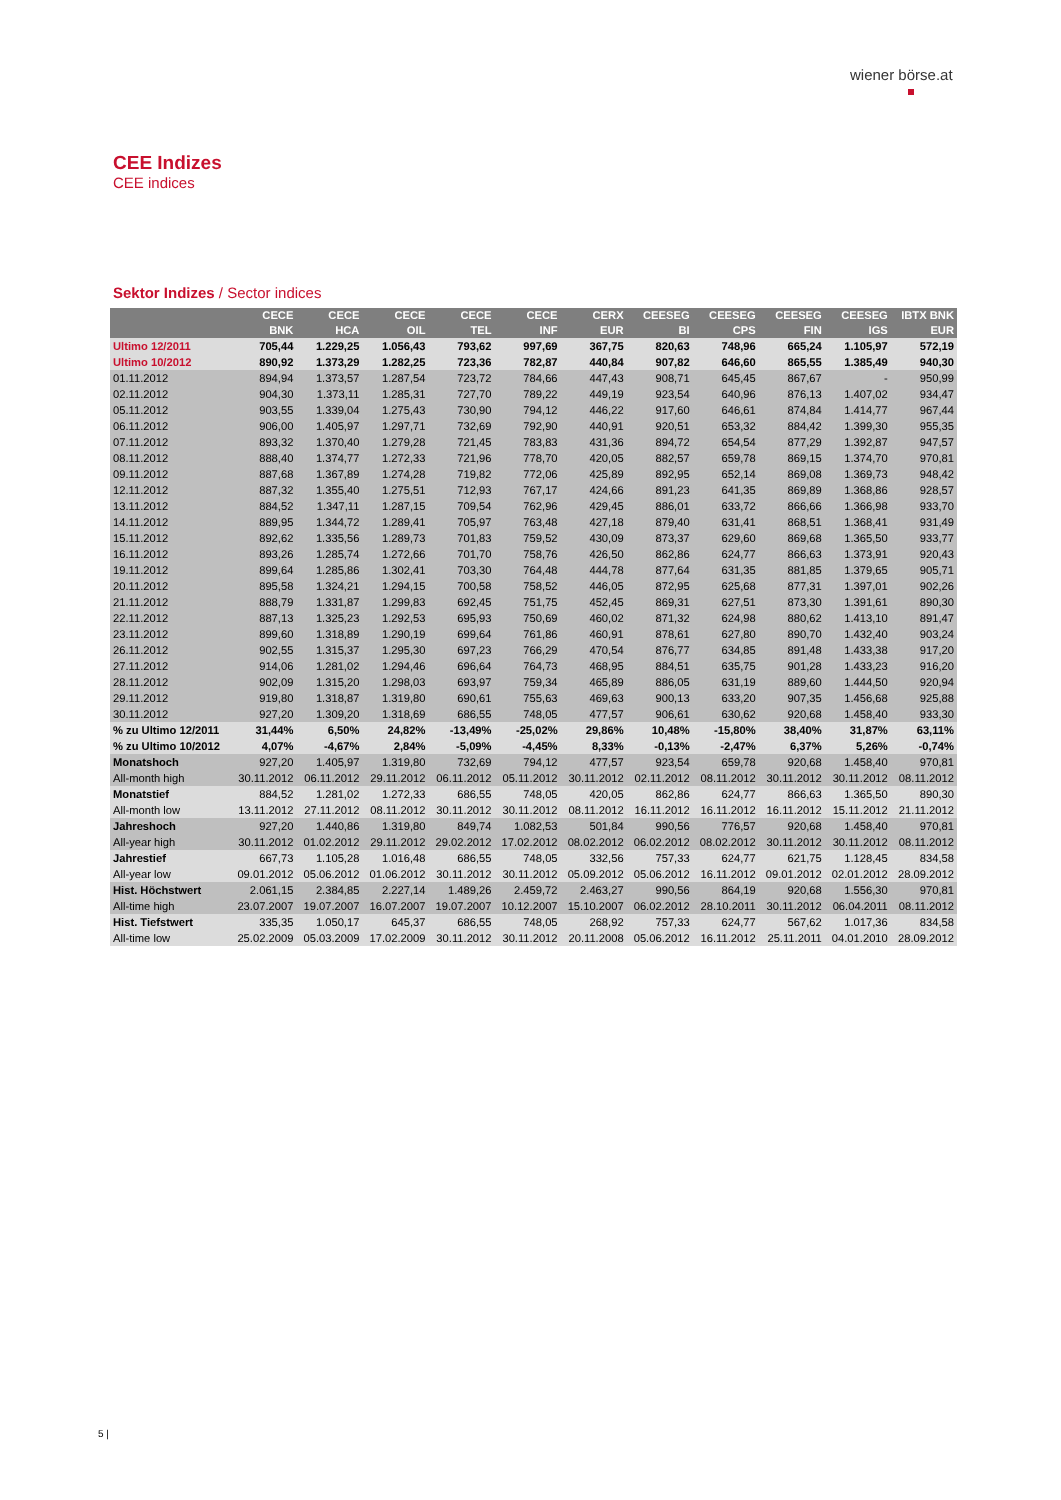wiener börse.at
CEE Indizes
CEE indices
Sektor Indizes / Sector indices
| | CECE BNK | CECE HCA | CECE OIL | CECE TEL | CECE INF | CERX EUR | CEESEG BI | CEESEG CPS | CEESEG FIN | CEESEG IGS | IBTX BNK EUR |
| --- | --- | --- | --- | --- | --- | --- | --- | --- | --- | --- | --- |
| Ultimo 12/2011 | 705,44 | 1.229,25 | 1.056,43 | 793,62 | 997,69 | 367,75 | 820,63 | 748,96 | 665,24 | 1.105,97 | 572,19 |
| Ultimo 10/2012 | 890,92 | 1.373,29 | 1.282,25 | 723,36 | 782,87 | 440,84 | 907,82 | 646,60 | 865,55 | 1.385,49 | 940,30 |
| 01.11.2012 | 894,94 | 1.373,57 | 1.287,54 | 723,72 | 784,66 | 447,43 | 908,71 | 645,45 | 867,67 | - | 950,99 |
| 02.11.2012 | 904,30 | 1.373,11 | 1.285,31 | 727,70 | 789,22 | 449,19 | 923,54 | 640,96 | 876,13 | 1.407,02 | 934,47 |
| 05.11.2012 | 903,55 | 1.339,04 | 1.275,43 | 730,90 | 794,12 | 446,22 | 917,60 | 646,61 | 874,84 | 1.414,77 | 967,44 |
| 06.11.2012 | 906,00 | 1.405,97 | 1.297,71 | 732,69 | 792,90 | 440,91 | 920,51 | 653,32 | 884,42 | 1.399,30 | 955,35 |
| 07.11.2012 | 893,32 | 1.370,40 | 1.279,28 | 721,45 | 783,83 | 431,36 | 894,72 | 654,54 | 877,29 | 1.392,87 | 947,57 |
| 08.11.2012 | 888,40 | 1.374,77 | 1.272,33 | 721,96 | 778,70 | 420,05 | 882,57 | 659,78 | 869,15 | 1.374,70 | 970,81 |
| 09.11.2012 | 887,68 | 1.367,89 | 1.274,28 | 719,82 | 772,06 | 425,89 | 892,95 | 652,14 | 869,08 | 1.369,73 | 948,42 |
| 12.11.2012 | 887,32 | 1.355,40 | 1.275,51 | 712,93 | 767,17 | 424,66 | 891,23 | 641,35 | 869,89 | 1.368,86 | 928,57 |
| 13.11.2012 | 884,52 | 1.347,11 | 1.287,15 | 709,54 | 762,96 | 429,45 | 886,01 | 633,72 | 866,66 | 1.366,98 | 933,70 |
| 14.11.2012 | 889,95 | 1.344,72 | 1.289,41 | 705,97 | 763,48 | 427,18 | 879,40 | 631,41 | 868,51 | 1.368,41 | 931,49 |
| 15.11.2012 | 892,62 | 1.335,56 | 1.289,73 | 701,83 | 759,52 | 430,09 | 873,37 | 629,60 | 869,68 | 1.365,50 | 933,77 |
| 16.11.2012 | 893,26 | 1.285,74 | 1.272,66 | 701,70 | 758,76 | 426,50 | 862,86 | 624,77 | 866,63 | 1.373,91 | 920,43 |
| 19.11.2012 | 899,64 | 1.285,86 | 1.302,41 | 703,30 | 764,48 | 444,78 | 877,64 | 631,35 | 881,85 | 1.379,65 | 905,71 |
| 20.11.2012 | 895,58 | 1.324,21 | 1.294,15 | 700,58 | 758,52 | 446,05 | 872,95 | 625,68 | 877,31 | 1.397,01 | 902,26 |
| 21.11.2012 | 888,79 | 1.331,87 | 1.299,83 | 692,45 | 751,75 | 452,45 | 869,31 | 627,51 | 873,30 | 1.391,61 | 890,30 |
| 22.11.2012 | 887,13 | 1.325,23 | 1.292,53 | 695,93 | 750,69 | 460,02 | 871,32 | 624,98 | 880,62 | 1.413,10 | 891,47 |
| 23.11.2012 | 899,60 | 1.318,89 | 1.290,19 | 699,64 | 761,86 | 460,91 | 878,61 | 627,80 | 890,70 | 1.432,40 | 903,24 |
| 26.11.2012 | 902,55 | 1.315,37 | 1.295,30 | 697,23 | 766,29 | 470,54 | 876,77 | 634,85 | 891,48 | 1.433,38 | 917,20 |
| 27.11.2012 | 914,06 | 1.281,02 | 1.294,46 | 696,64 | 764,73 | 468,95 | 884,51 | 635,75 | 901,28 | 1.433,23 | 916,20 |
| 28.11.2012 | 902,09 | 1.315,20 | 1.298,03 | 693,97 | 759,34 | 465,89 | 886,05 | 631,19 | 889,60 | 1.444,50 | 920,94 |
| 29.11.2012 | 919,80 | 1.318,87 | 1.319,80 | 690,61 | 755,63 | 469,63 | 900,13 | 633,20 | 907,35 | 1.456,68 | 925,88 |
| 30.11.2012 | 927,20 | 1.309,20 | 1.318,69 | 686,55 | 748,05 | 477,57 | 906,61 | 630,62 | 920,68 | 1.458,40 | 933,30 |
| % zu Ultimo 12/2011 | 31,44% | 6,50% | 24,82% | -13,49% | -25,02% | 29,86% | 10,48% | -15,80% | 38,40% | 31,87% | 63,11% |
| % zu Ultimo 10/2012 | 4,07% | -4,67% | 2,84% | -5,09% | -4,45% | 8,33% | -0,13% | -2,47% | 6,37% | 5,26% | -0,74% |
| Monatshoch | 927,20 | 1.405,97 | 1.319,80 | 732,69 | 794,12 | 477,57 | 923,54 | 659,78 | 920,68 | 1.458,40 | 970,81 |
| All-month high | 30.11.2012 | 06.11.2012 | 29.11.2012 | 06.11.2012 | 05.11.2012 | 30.11.2012 | 02.11.2012 | 08.11.2012 | 30.11.2012 | 30.11.2012 | 08.11.2012 |
| Monatstief | 884,52 | 1.281,02 | 1.272,33 | 686,55 | 748,05 | 420,05 | 862,86 | 624,77 | 866,63 | 1.365,50 | 890,30 |
| All-month low | 13.11.2012 | 27.11.2012 | 08.11.2012 | 30.11.2012 | 30.11.2012 | 08.11.2012 | 16.11.2012 | 16.11.2012 | 16.11.2012 | 15.11.2012 | 21.11.2012 |
| Jahreshoch | 927,20 | 1.440,86 | 1.319,80 | 849,74 | 1.082,53 | 501,84 | 990,56 | 776,57 | 920,68 | 1.458,40 | 970,81 |
| All-year high | 30.11.2012 | 01.02.2012 | 29.11.2012 | 29.02.2012 | 17.02.2012 | 08.02.2012 | 06.02.2012 | 08.02.2012 | 30.11.2012 | 30.11.2012 | 08.11.2012 |
| Jahrestief | 667,73 | 1.105,28 | 1.016,48 | 686,55 | 748,05 | 332,56 | 757,33 | 624,77 | 621,75 | 1.128,45 | 834,58 |
| All-year low | 09.01.2012 | 05.06.2012 | 01.06.2012 | 30.11.2012 | 30.11.2012 | 05.09.2012 | 05.06.2012 | 16.11.2012 | 09.01.2012 | 02.01.2012 | 28.09.2012 |
| Hist. Höchstwert | 2.061,15 | 2.384,85 | 2.227,14 | 1.489,26 | 2.459,72 | 2.463,27 | 990,56 | 864,19 | 920,68 | 1.556,30 | 970,81 |
| All-time high | 23.07.2007 | 19.07.2007 | 16.07.2007 | 19.07.2007 | 10.12.2007 | 15.10.2007 | 06.02.2012 | 28.10.2011 | 30.11.2012 | 06.04.2011 | 08.11.2012 |
| Hist. Tiefstwert | 335,35 | 1.050,17 | 645,37 | 686,55 | 748,05 | 268,92 | 757,33 | 624,77 | 567,62 | 1.017,36 | 834,58 |
| All-time low | 25.02.2009 | 05.03.2009 | 17.02.2009 | 30.11.2012 | 30.11.2012 | 20.11.2008 | 05.06.2012 | 16.11.2012 | 25.11.2011 | 04.01.2010 | 28.09.2012 |
5 |